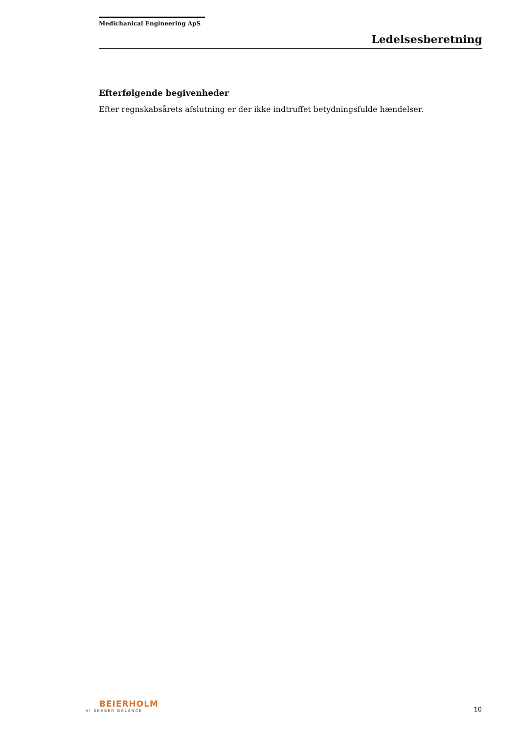Medichanical Engineering ApS
Ledelsesberetning
Efterfølgende begivenheder
Efter regnskabsårets afslutning er der ikke indtruffet betydningsfulde hændelser.
BEIERHOLM
VI SKABER BALANCE
10